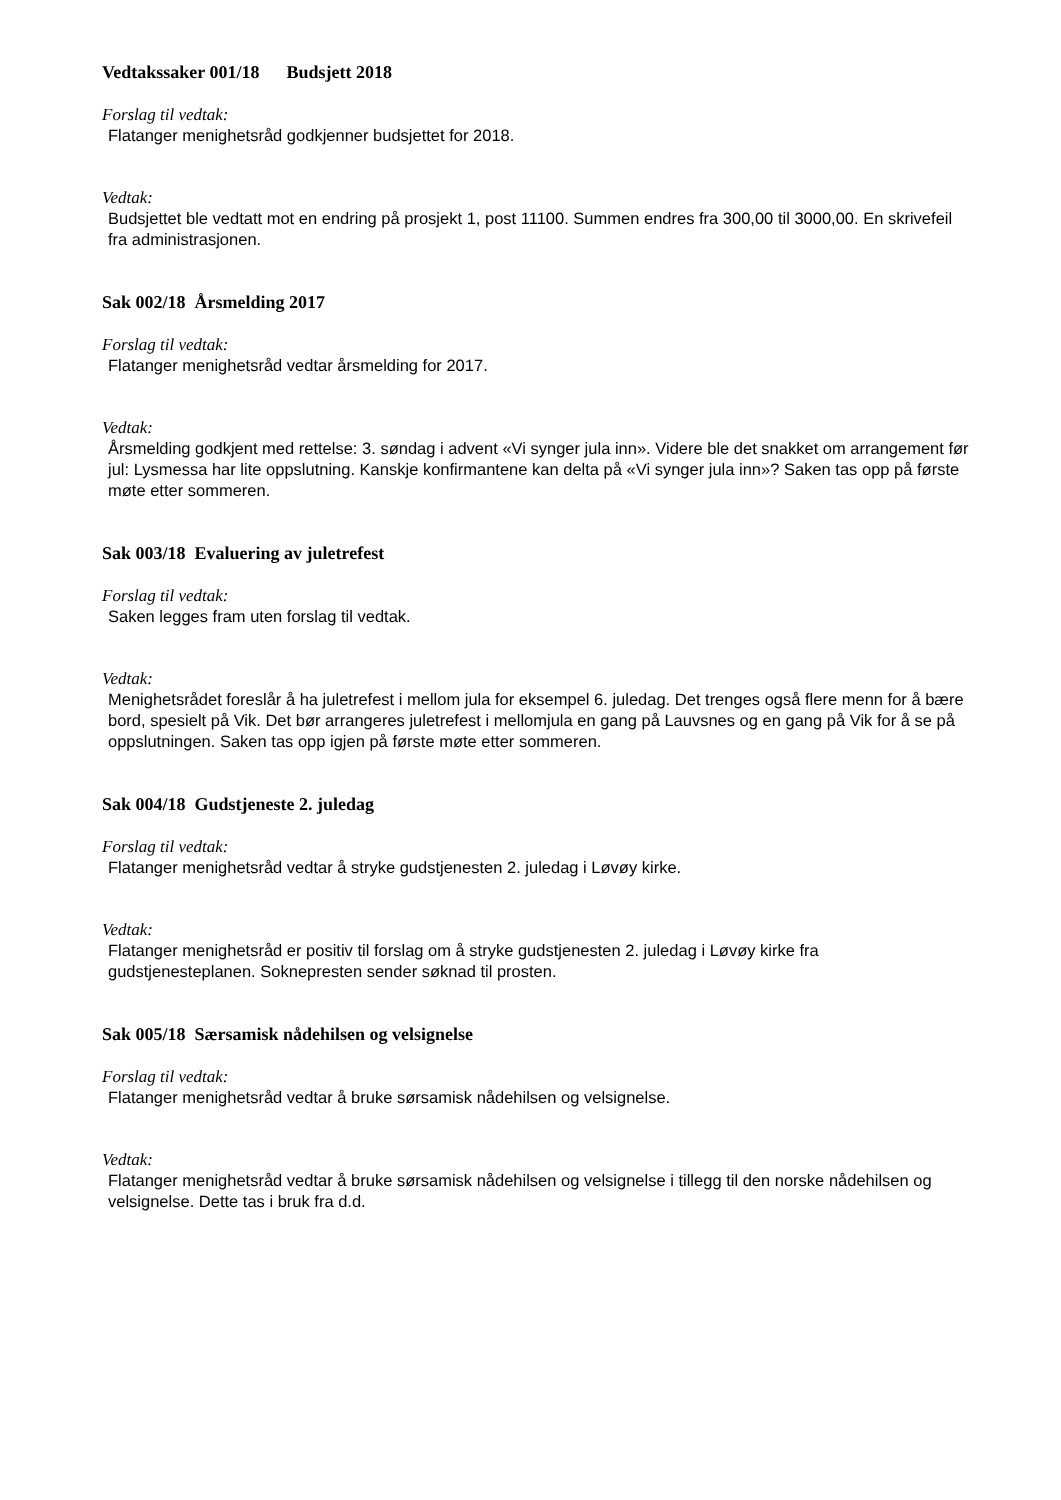Vedtakssaker 001/18 Budsjett 2018
Forslag til vedtak:
Flatanger menighetsråd godkjenner budsjettet for 2018.
Vedtak:
Budsjettet ble vedtatt mot en endring på prosjekt 1, post 11100. Summen endres fra 300,00 til 3000,00. En skrivefeil fra administrasjonen.
Sak 002/18 Årsmelding 2017
Forslag til vedtak:
Flatanger menighetsråd vedtar årsmelding for 2017.
Vedtak:
Årsmelding godkjent med rettelse: 3. søndag i advent «Vi synger jula inn». Videre ble det snakket om arrangement før jul: Lysmessa har lite oppslutning. Kanskje konfirmantene kan delta på «Vi synger jula inn»? Saken tas opp på første møte etter sommeren.
Sak 003/18 Evaluering av juletrefest
Forslag til vedtak:
Saken legges fram uten forslag til vedtak.
Vedtak:
Menighetsrådet foreslår å ha juletrefest i mellom jula for eksempel 6. juledag. Det trenges også flere menn for å bære bord, spesielt på Vik. Det bør arrangeres juletrefest i mellomjula en gang på Lauvsnes og en gang på Vik for å se på oppslutningen. Saken tas opp igjen på første møte etter sommeren.
Sak 004/18 Gudstjeneste 2. juledag
Forslag til vedtak:
Flatanger menighetsråd vedtar å stryke gudstjenesten 2. juledag i Løvøy kirke.
Vedtak:
Flatanger menighetsråd er positiv til forslag om å stryke gudstjenesten 2. juledag i Løvøy kirke fra gudstjenesteplanen. Soknepresten sender søknad til prosten.
Sak 005/18 Særsamisk nådehilsen og velsignelse
Forslag til vedtak:
Flatanger menighetsråd vedtar å bruke sørsamisk nådehilsen og velsignelse.
Vedtak:
Flatanger menighetsråd vedtar å bruke sørsamisk nådehilsen og velsignelse i tillegg til den norske nådehilsen og velsignelse. Dette tas i bruk fra d.d.